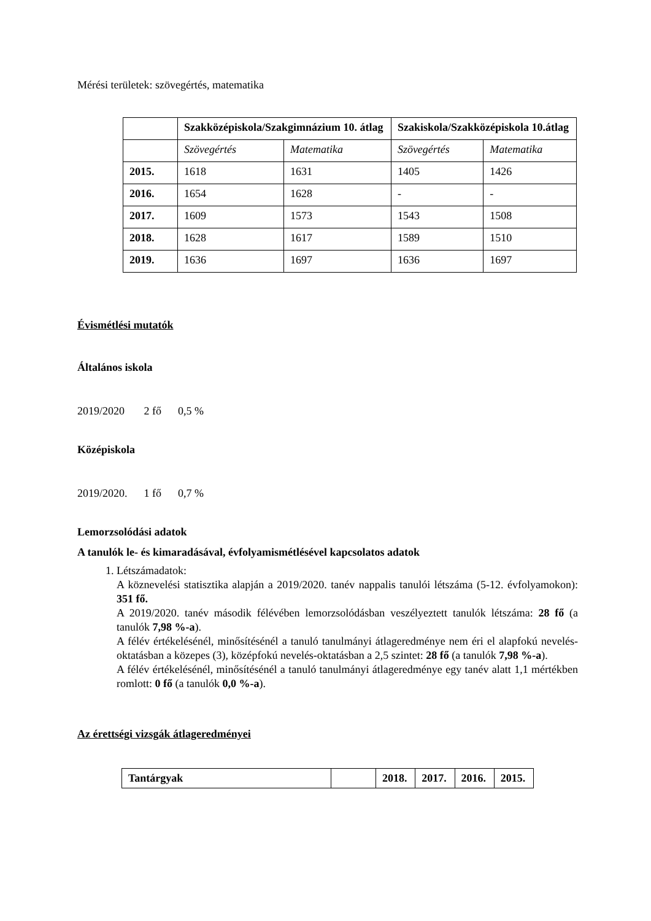Mérési területek: szövegértés, matematika
| | Szakközépiskola/Szakgimnázium 10. átlag | | Szakiskola/Szakközépiskola 10.átlag | |
| | Szövegértés | Matematika | Szövegértés | Matematika |
| 2015. | 1618 | 1631 | 1405 | 1426 |
| 2016. | 1654 | 1628 | - | - |
| 2017. | 1609 | 1573 | 1543 | 1508 |
| 2018. | 1628 | 1617 | 1589 | 1510 |
| 2019. | 1636 | 1697 | 1636 | 1697 |
Évismétlési mutatók
Általános iskola
2019/2020 2 fő 0,5 %
Középiskola
2019/2020. 1 fő 0,7 %
Lemorzsolódási adatok
A tanulók le- és kimaradásával, évfolyamismétlésével kapcsolatos adatok
1. Létszámadatok:
A köznevelési statisztika alapján a 2019/2020. tanév nappalis tanulói létszáma (5-12. évfolyamokon): 351 fő.
A 2019/2020. tanév második félévében lemorzsolódásban veszélyeztett tanulók létszáma: 28 fő (a tanulók 7,98 %-a).
A félév értékelésénél, minősítésénél a tanuló tanulmányi átlageredménye nem éri el alapfokú nevelés-oktatásban a közepes (3), középfokú nevelés-oktatásban a 2,5 szintet: 28 fő (a tanulók 7,98 %-a).
A félév értékelésénél, minősítésénél a tanuló tanulmányi átlageredménye egy tanév alatt 1,1 mértékben romlott: 0 fő (a tanulók 0,0 %-a).
Az érettségi vizsgák átlageredményei
| Tantárgyak | | 2018. | 2017. | 2016. | 2015. |